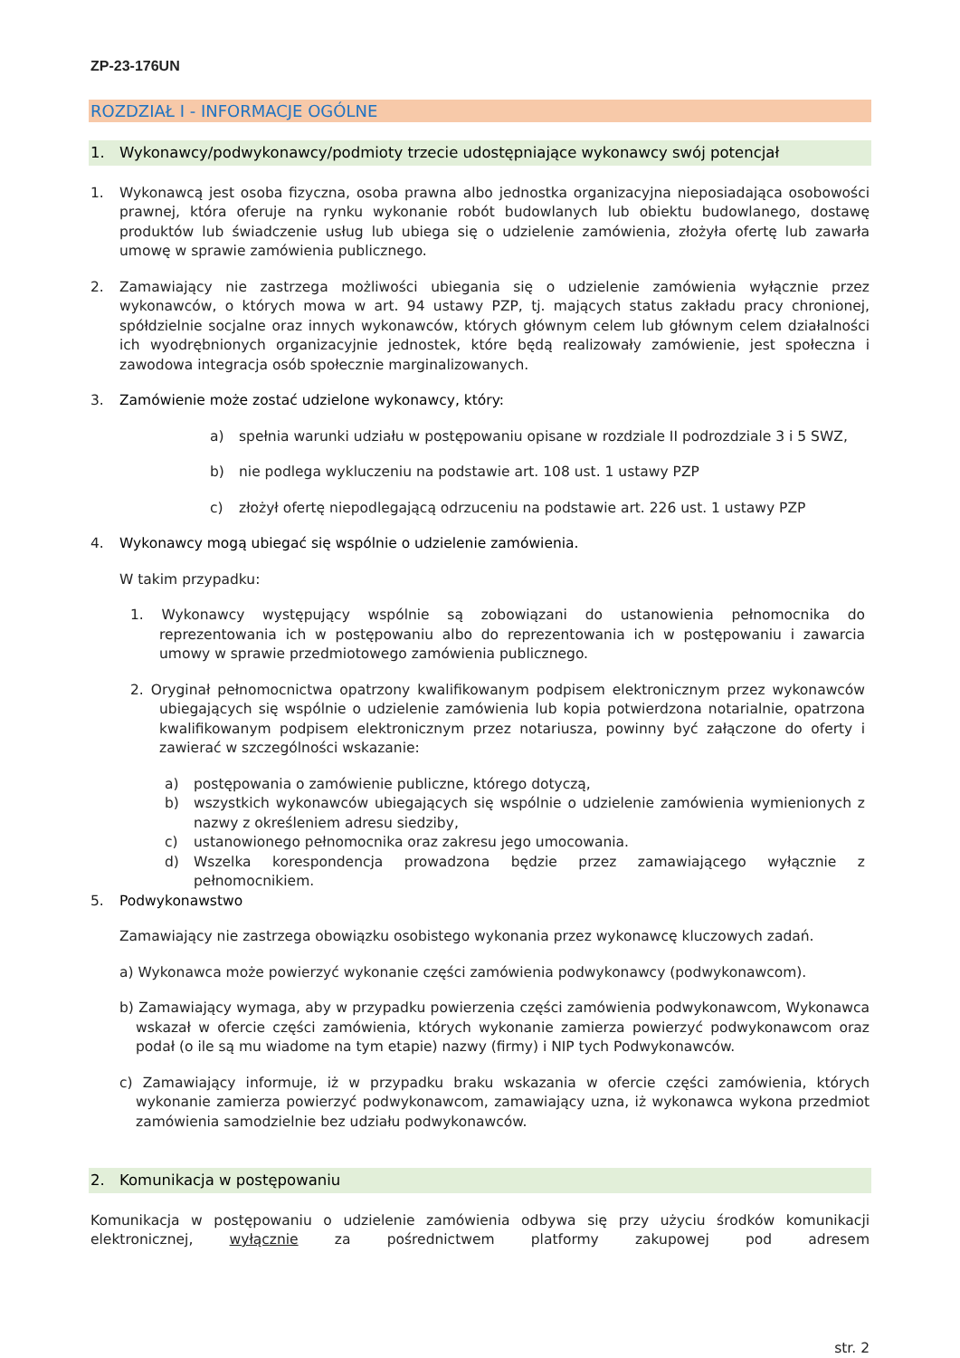ZP-23-176UN
ROZDZIAŁ I - INFORMACJE OGÓLNE
1. Wykonawcy/podwykonawcy/podmioty trzecie udostępniające wykonawcy swój potencjał
1. Wykonawcą jest osoba fizyczna, osoba prawna albo jednostka organizacyjna nieposiadająca osobowości prawnej, która oferuje na rynku wykonanie robót budowlanych lub obiektu budowlanego, dostawę produktów lub świadczenie usług lub ubiega się o udzielenie zamówienia, złożyła ofertę lub zawarła umowę w sprawie zamówienia publicznego.
2. Zamawiający nie zastrzega możliwości ubiegania się o udzielenie zamówienia wyłącznie przez wykonawców, o których mowa w art. 94 ustawy PZP, tj. mających status zakładu pracy chronionej, spółdzielnie socjalne oraz innych wykonawców, których głównym celem lub głównym celem działalności ich wyodrębnionych organizacyjnie jednostek, które będą realizowały zamówienie, jest społeczna i zawodowa integracja osób społecznie marginalizowanych.
3. Zamówienie może zostać udzielone wykonawcy, który:
a) spełnia warunki udziału w postępowaniu opisane w rozdziale II podrozdziale 3 i 5 SWZ,
b) nie podlega wykluczeniu na podstawie art. 108 ust. 1 ustawy PZP
c) złożył ofertę niepodlegającą odrzuceniu na podstawie art. 226 ust. 1 ustawy PZP
4. Wykonawcy mogą ubiegać się wspólnie o udzielenie zamówienia.
W takim przypadku:
1. Wykonawcy występujący wspólnie są zobowiązani do ustanowienia pełnomocnika do reprezentowania ich w postępowaniu albo do reprezentowania ich w postępowaniu i zawarcia umowy w sprawie przedmiotowego zamówienia publicznego.
2. Oryginał pełnomocnictwa opatrzony kwalifikowanym podpisem elektronicznym przez wykonawców ubiegających się wspólnie o udzielenie zamówienia lub kopia potwierdzona notarialnie, opatrzona kwalifikowanym podpisem elektronicznym przez notariusza, powinny być załączone do oferty i zawierać w szczególności wskazanie:
a) postępowania o zamówienie publiczne, którego dotyczą,
b) wszystkich wykonawców ubiegających się wspólnie o udzielenie zamówienia wymienionych z nazwy z określeniem adresu siedziby,
c) ustanowionego pełnomocnika oraz zakresu jego umocowania.
d) Wszelka korespondencja prowadzona będzie przez zamawiającego wyłącznie z pełnomocnikiem.
5. Podwykonawstwo
Zamawiający nie zastrzega obowiązku osobistego wykonania przez wykonawcę kluczowych zadań.
a) Wykonawca może powierzyć wykonanie części zamówienia podwykonawcy (podwykonawcom).
b) Zamawiający wymaga, aby w przypadku powierzenia części zamówienia podwykonawcom, Wykonawca wskazał w ofercie części zamówienia, których wykonanie zamierza powierzyć podwykonawcom oraz podał (o ile są mu wiadome na tym etapie) nazwy (firmy) i NIP tych Podwykonawców.
c) Zamawiający informuje, iż w przypadku braku wskazania w ofercie części zamówienia, których wykonanie zamierza powierzyć podwykonawcom, zamawiający uzna, iż wykonawca wykona przedmiot zamówienia samodzielnie bez udziału podwykonawców.
2. Komunikacja w postępowaniu
Komunikacja w postępowaniu o udzielenie zamówienia odbywa się przy użyciu środków komunikacji elektronicznej, wyłącznie za pośrednictwem platformy zakupowej pod adresem
str. 2